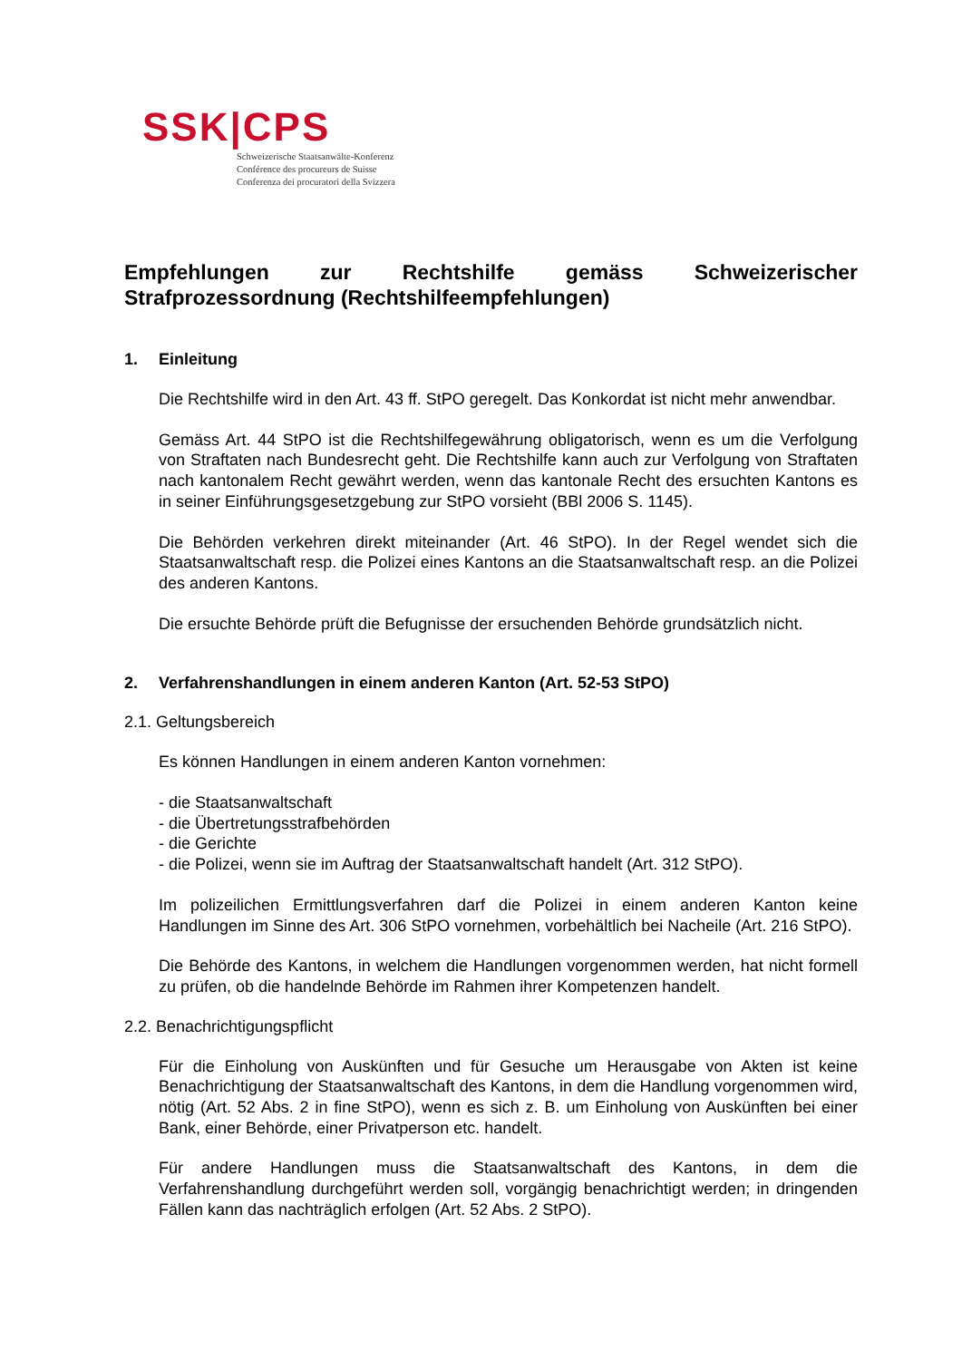SSK|CPS
Schweizerische Staatsanwälte-Konferenz
Conférence des procureurs de Suisse
Conferenza dei procuratori della Svizzera
Empfehlungen zur Rechtshilfe gemäss Schweizerischer Strafprozessordnung (Rechtshilfeempfehlungen)
1. Einleitung
Die Rechtshilfe wird in den Art. 43 ff. StPO geregelt. Das Konkordat ist nicht mehr anwendbar.
Gemäss Art. 44 StPO ist die Rechtshilfegewährung obligatorisch, wenn es um die Verfolgung von Straftaten nach Bundesrecht geht. Die Rechtshilfe kann auch zur Verfolgung von Straftaten nach kantonalem Recht gewährt werden, wenn das kantonale Recht des ersuchten Kantons es in seiner Einführungsgesetzgebung zur StPO vorsieht (BBl 2006 S. 1145).
Die Behörden verkehren direkt miteinander (Art. 46 StPO). In der Regel wendet sich die Staatsanwaltschaft resp. die Polizei eines Kantons an die Staatsanwaltschaft resp. an die Polizei des anderen Kantons.
Die ersuchte Behörde prüft die Befugnisse der ersuchenden Behörde grundsätzlich nicht.
2. Verfahrenshandlungen in einem anderen Kanton (Art. 52-53 StPO)
2.1. Geltungsbereich
Es können Handlungen in einem anderen Kanton vornehmen:
- die Staatsanwaltschaft
- die Übertretungsstrafbehörden
- die Gerichte
- die Polizei, wenn sie im Auftrag der Staatsanwaltschaft handelt (Art. 312 StPO).
Im polizeilichen Ermittlungsverfahren darf die Polizei in einem anderen Kanton keine Handlungen im Sinne des Art. 306 StPO vornehmen, vorbehältlich bei Nacheile (Art. 216 StPO).
Die Behörde des Kantons, in welchem die Handlungen vorgenommen werden, hat nicht formell zu prüfen, ob die handelnde Behörde im Rahmen ihrer Kompetenzen handelt.
2.2. Benachrichtigungspflicht
Für die Einholung von Auskünften und für Gesuche um Herausgabe von Akten ist keine Benachrichtigung der Staatsanwaltschaft des Kantons, in dem die Handlung vorgenommen wird, nötig (Art. 52 Abs. 2 in fine StPO), wenn es sich z. B. um Einholung von Auskünften bei einer Bank, einer Behörde, einer Privatperson etc. handelt.
Für andere Handlungen muss die Staatsanwaltschaft des Kantons, in dem die Verfahrenshandlung durchgeführt werden soll, vorgängig benachrichtigt werden; in dringenden Fällen kann das nachträglich erfolgen (Art. 52 Abs. 2 StPO).